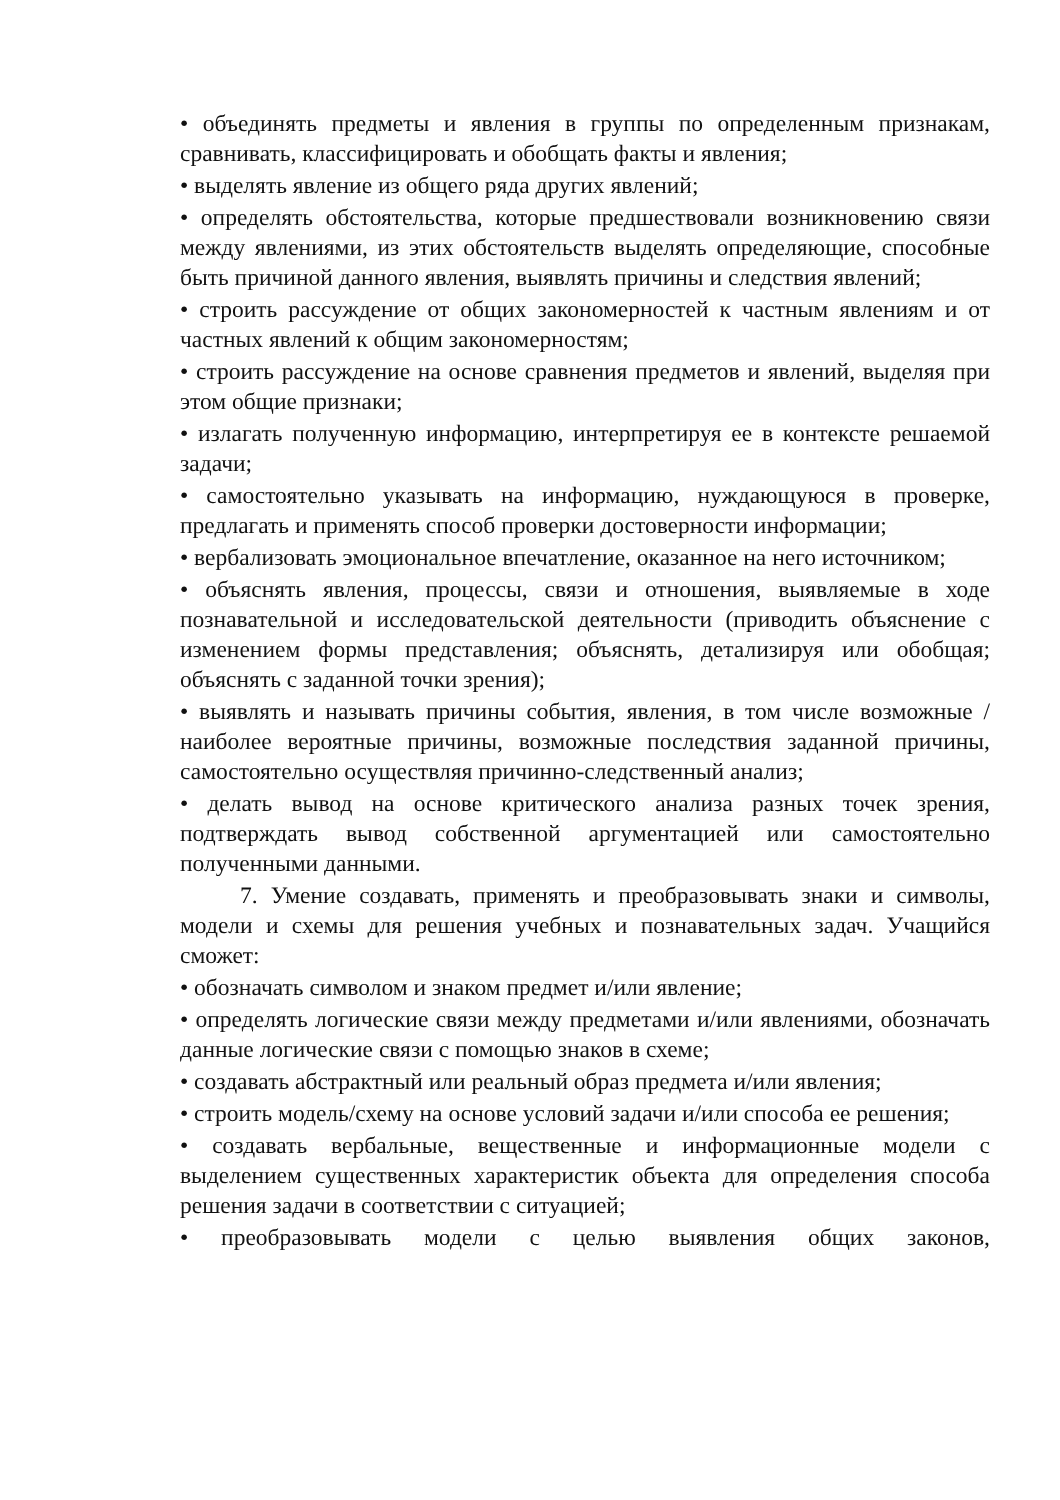• объединять предметы и явления в группы по определенным признакам, сравнивать, классифицировать и обобщать факты и явления;
• выделять явление из общего ряда других явлений;
• определять обстоятельства, которые предшествовали возникновению связи между явлениями, из этих обстоятельств выделять определяющие, способные быть причиной данного явления, выявлять причины и следствия явлений;
• строить рассуждение от общих закономерностей к частным явлениям и от частных явлений к общим закономерностям;
• строить рассуждение на основе сравнения предметов и явлений, выделяя при этом общие признаки;
• излагать полученную информацию, интерпретируя ее в контексте решаемой задачи;
• самостоятельно указывать на информацию, нуждающуюся в проверке, предлагать и применять способ проверки достоверности информации;
• вербализовать эмоциональное впечатление, оказанное на него источником;
• объяснять явления, процессы, связи и отношения, выявляемые в ходе познавательной и исследовательской деятельности (приводить объяснение с изменением формы представления; объяснять, детализируя или обобщая; объяснять с заданной точки зрения);
• выявлять и называть причины события, явления, в том числе возможные /наиболее вероятные причины, возможные последствия заданной причины, самостоятельно осуществляя причинно-следственный анализ;
• делать вывод на основе критического анализа разных точек зрения, подтверждать вывод собственной аргументацией или самостоятельно полученными данными.
7. Умение создавать, применять и преобразовывать знаки и символы, модели и схемы для решения учебных и познавательных задач. Учащийся сможет:
• обозначать символом и знаком предмет и/или явление;
• определять логические связи между предметами и/или явлениями, обозначать данные логические связи с помощью знаков в схеме;
• создавать абстрактный или реальный образ предмета и/или явления;
• строить модель/схему на основе условий задачи и/или способа ее решения;
• создавать вербальные, вещественные и информационные модели с выделением существенных характеристик объекта для определения способа решения задачи в соответствии с ситуацией;
• преобразовывать модели с целью выявления общих законов,